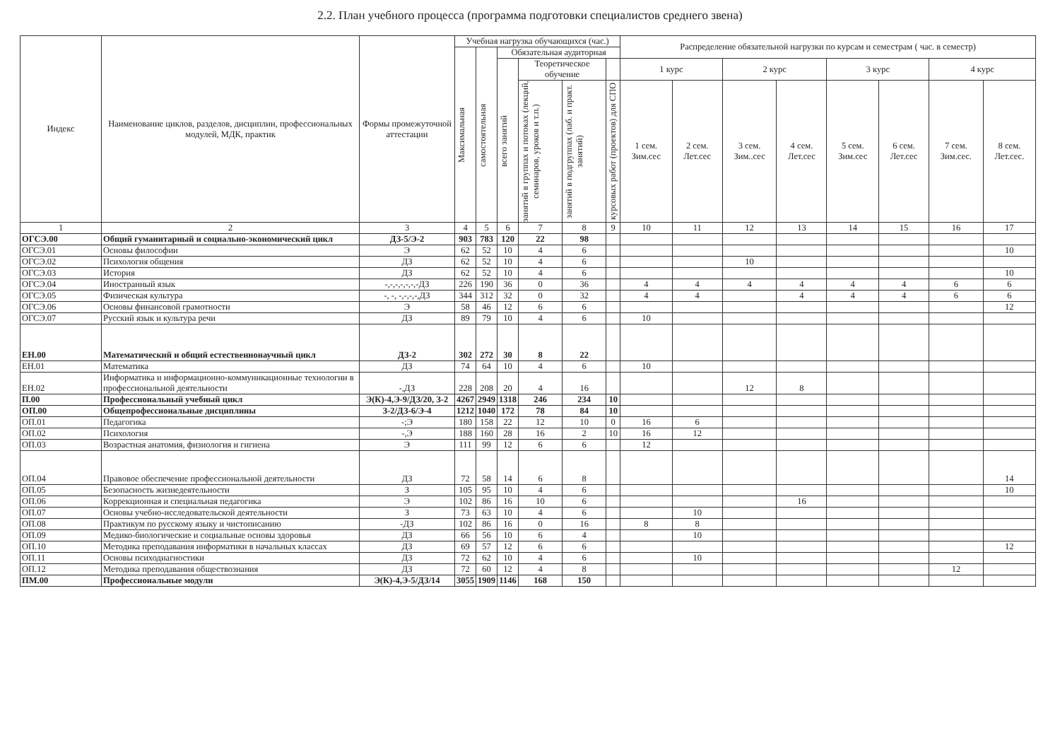2.2. План учебного процесса (программа подготовки специалистов среднего звена)
| Индекс | Наименование циклов, разделов, дисциплин, профессиональных модулей, МДК, практик | Формы промежуточной аттестации | Учебная нагрузка обучающихся (час.) | | | | | | Распределение обязательной нагрузки по курсам и семестрам ( час. в семестр) | | | | | | | |
| --- | --- | --- | --- | --- | --- | --- | --- | --- | --- | --- | --- | --- | --- | --- | --- | --- |
| | | | Максимальная | самостоятельная | Обязательная аудиторная | | | | | | | | | | | |
| | | | | | всего занятий | Теоретическое обучение | | | 1 курс | | 2 курс | | 3 курс | | 4 курс | |
| | | | | | | занятий в группах и потоках (лекций, семинаров, уроков и т.п.) | занятий в подгруппах (лаб. и практ. занятий) | курсовых работ (проектов) для СПО | 1 сем. Зим.сес | 2 сем. Лет.сес | 3 сем. Зим..сес | 4 сем. Лет.сес | 5 сем. Зим.сес | 6 сем. Лет.сес | 7 сем. Зим.сес. | 8 сем. Лет.сес. |
| 1 | 2 | 3 | 4 | 5 | 6 | 7 | 8 | 9 | 10 | 11 | 12 | 13 | 14 | 15 | 16 | 17 |
| ОГСЭ.00 | Общий гуманитарный и социально-экономический цикл | ДЗ-5/Э-2 | 903 | 783 | 120 | 22 | 98 | | | | | | | | | |
| ОГСЭ.01 | Основы философии | Э | 62 | 52 | 10 | 4 | 6 | | | | | | | | | 10 |
| ОГСЭ.02 | Психология общения | ДЗ | 62 | 52 | 10 | 4 | 6 | | | | 10 | | | | | |
| ОГСЭ.03 | История | ДЗ | 62 | 52 | 10 | 4 | 6 | | | | | | | | | 10 |
| ОГСЭ.04 | Иностранный язык | -,-,-,-,-,-,-ДЗ | 226 | 190 | 36 | 0 | 36 | | 4 | 4 | 4 | 4 | 4 | 4 | 6 | 6 |
| ОГСЭ.05 | Физическая культура | -, -, -,-,-,-,ДЗ | 344 | 312 | 32 | 0 | 32 | | 4 | 4 | | 4 | 4 | 4 | 6 | 6 |
| ОГСЭ.06 | Основы финансовой грамотности | Э | 58 | 46 | 12 | 6 | 6 | | | | | | | | | 12 |
| ОГСЭ.07 | Русский язык и культура речи | ДЗ | 89 | 79 | 10 | 4 | 6 | | 10 | | | | | | | |
| ЕН.00 | Математический и общий естественнонаучный цикл | ДЗ-2 | 302 | 272 | 30 | 8 | 22 | | | | | | | | | |
| ЕН.01 | Математика | ДЗ | 74 | 64 | 10 | 4 | 6 | | 10 | | | | | | | |
| ЕН.02 | Информатика и информационно-коммуникационные технологии в профессиональной деятельности | -,ДЗ | 228 | 208 | 20 | 4 | 16 | | | | 12 | 8 | | | | |
| П.00 | Профессиональный учебный цикл | Э(К)-4,Э-9/ДЗ/20, З-2 | 4267 | 2949 | 1318 | 246 | 234 | 10 | | | | | | | | |
| ОП.00 | Общепрофессиональные дисциплины | З-2/ДЗ-6/Э-4 | 1212 | 1040 | 172 | 78 | 84 | 10 | | | | | | | | |
| ОП.01 | Педагогика | -;Э | 180 | 158 | 22 | 12 | 10 | 0 | 16 | 6 | | | | | | |
| ОП.02 | Психология | -,Э | 188 | 160 | 28 | 16 | 2 | 10 | 16 | 12 | | | | | | |
| ОП.03 | Возрастная анатомия, физиология и гигиена | Э | 111 | 99 | 12 | 6 | 6 | | 12 | | | | | | | |
| ОП.04 | Правовое обеспечение профессиональной деятельности | ДЗ | 72 | 58 | 14 | 6 | 8 | | | | | | | | | 14 |
| ОП.05 | Безопасность жизнедеятельности | З | 105 | 95 | 10 | 4 | 6 | | | | | | | | | 10 |
| ОП.06 | Коррекционная и специальная педагогика | Э | 102 | 86 | 16 | 10 | 6 | | | | | 16 | | | | |
| ОП.07 | Основы учебно-исследовательской деятельности | З | 73 | 63 | 10 | 4 | 6 | | | 10 | | | | | | |
| ОП.08 | Практикум по русскому языку и чистописанию | -ДЗ | 102 | 86 | 16 | 0 | 16 | | 8 | 8 | | | | | | |
| ОП.09 | Медико-биологические и социальные основы здоровья | ДЗ | 66 | 56 | 10 | 6 | 4 | | | 10 | | | | | | |
| ОП.10 | Методика преподавания информатики в начальных классах | ДЗ | 69 | 57 | 12 | 6 | 6 | | | | | | | | | 12 |
| ОП.11 | Основы психодиагностики | ДЗ | 72 | 62 | 10 | 4 | 6 | | | 10 | | | | | | |
| ОП.12 | Методика преподавания обществознания | ДЗ | 72 | 60 | 12 | 4 | 8 | | | | | | | | 12 | |
| ПМ.00 | Профессиональные модули | Э(К)-4,Э-5/ДЗ/14 | 3055 | 1909 | 1146 | 168 | 150 | | | | | | | | | |